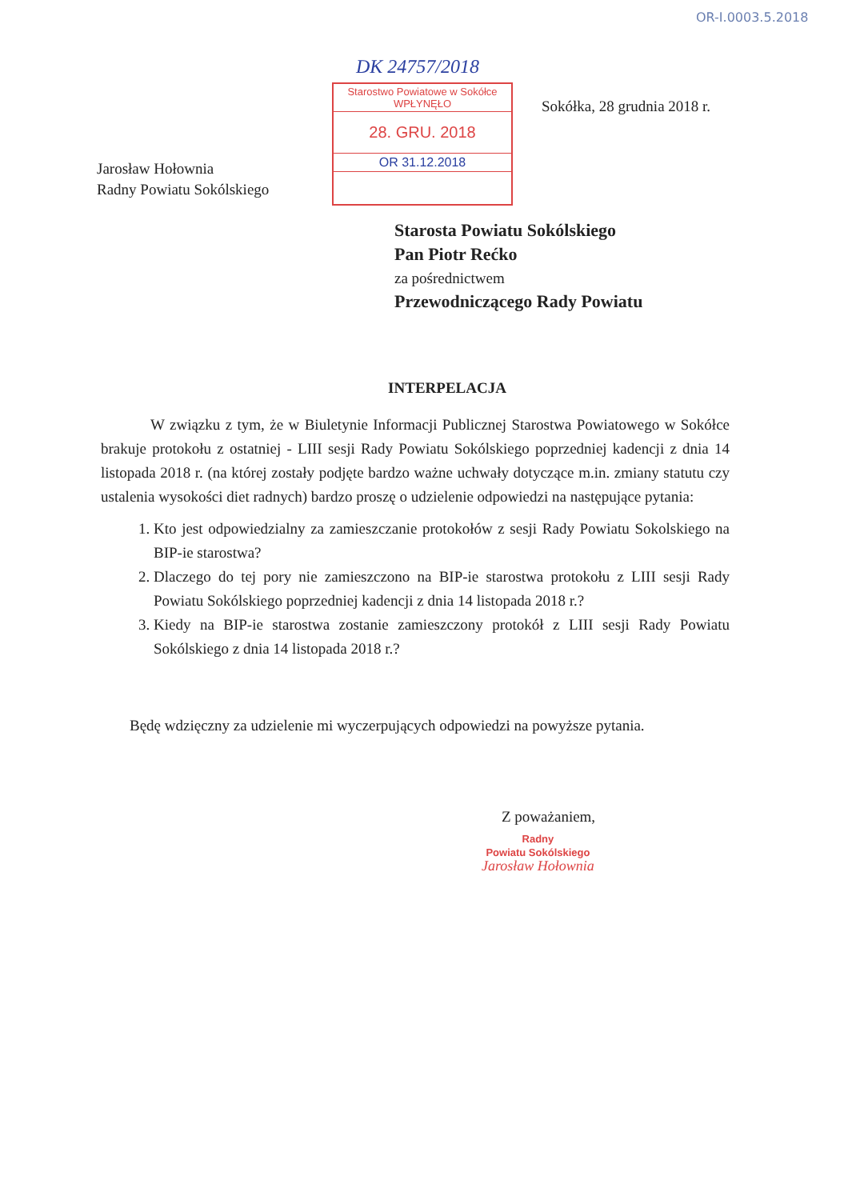OR-I.0003.5.2018
DK 24757/2018
Starostwo Powiatowe w Sokółce
WPŁYNĘŁO
28. GRU. 2018
OR 31.12.2018
Sokółka, 28 grudnia 2018 r.
Jarosław Hołownia
Radny Powiatu Sokólskiego
Starosta Powiatu Sokólskiego
Pan Piotr Rećko
za pośrednictwem
Przewodniczącego Rady Powiatu
INTERPELACJA
W związku z tym, że w Biuletynie Informacji Publicznej Starostwa Powiatowego w Sokółce brakuje protokołu z ostatniej - LIII sesji Rady Powiatu Sokólskiego poprzedniej kadencji z dnia 14 listopada 2018 r. (na której zostały podjęte bardzo ważne uchwały dotyczące m.in. zmiany statutu czy ustalenia wysokości diet radnych) bardzo proszę o udzielenie odpowiedzi na następujące pytania:
1. Kto jest odpowiedzialny za zamieszczanie protokołów z sesji Rady Powiatu Sokolskiego na BIP-ie starostwa?
2. Dlaczego do tej pory nie zamieszczono na BIP-ie starostwa protokołu z LIII sesji Rady Powiatu Sokólskiego poprzedniej kadencji z dnia 14 listopada 2018 r.?
3. Kiedy na BIP-ie starostwa zostanie zamieszczony protokół z LIII sesji Rady Powiatu Sokólskiego z dnia 14 listopada 2018 r.?
Będę wdzięczny za udzielenie mi wyczerpujących odpowiedzi na powyższe pytania.
Z poważaniem,
Radny
Powiatu Sokólskiego
Jarosław Hołownia